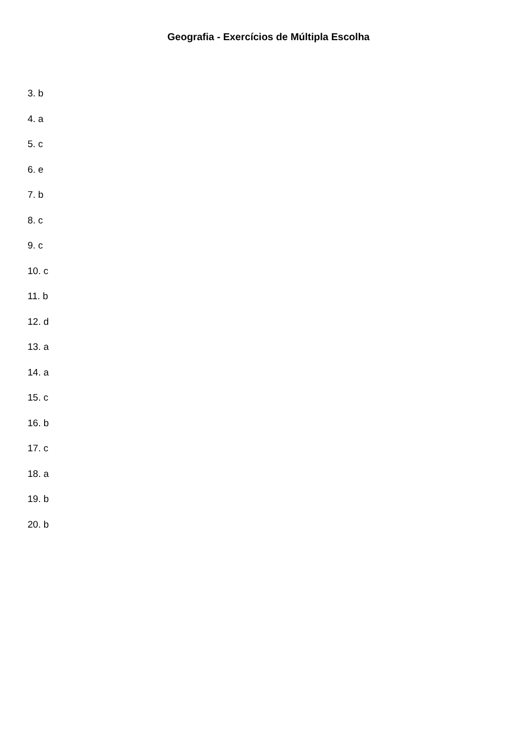Geografia - Exercícios de Múltipla Escolha
3. b
4. a
5. c
6. e
7. b
8. c
9. c
10. c
11. b
12. d
13. a
14. a
15. c
16. b
17. c
18. a
19. b
20. b